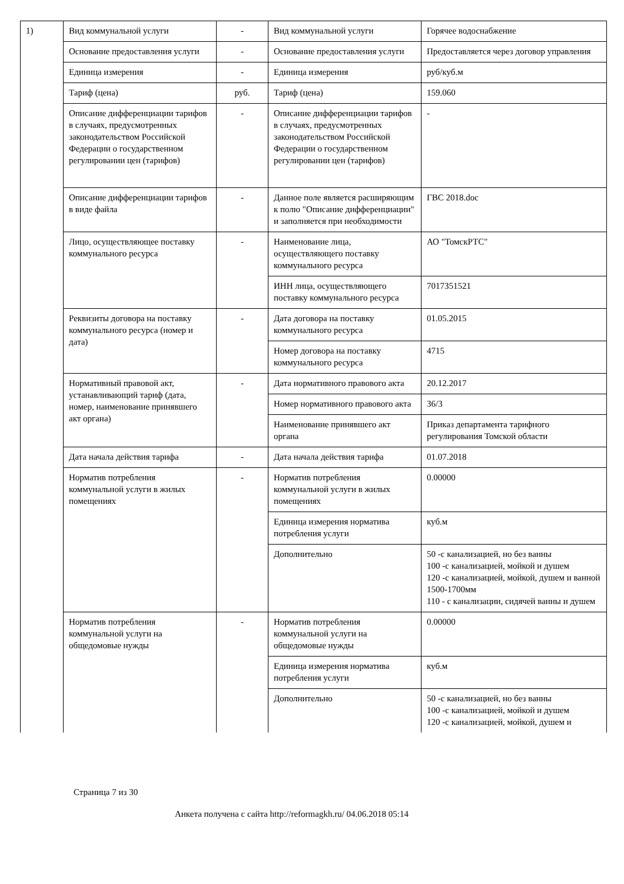| 1) | Вид коммунальной услуги | - | Вид коммунальной услуги | Горячее водоснабжение |
| | Основание предоставления услуги | - | Основание предоставления услуги | Предоставляется через договор управления |
| | Единица измерения | - | Единица измерения | руб/куб.м |
| | Тариф (цена) | руб. | Тариф (цена) | 159.060 |
| | Описание дифференциации тарифов в случаях, предусмотренных законодательством Российской Федерации о государственном регулировании цен (тарифов) | - | Описание дифференциации тарифов в случаях, предусмотренных законодательством Российской Федерации о государственном регулировании цен (тарифов) | - |
| | Описание дифференциации тарифов в виде файла | - | Данное поле является расширяющим к полю "Описание дифференциации" и заполняется при необходимости | ГВС 2018.doc |
| | Лицо, осуществляющее поставку коммунального ресурса | - | Наименование лица, осуществляющего поставку коммунального ресурса | АО "ТомскРТС" |
| | | | ИНН лица, осуществляющего поставку коммунального ресурса | 7017351521 |
| | Реквизиты договора на поставку коммунального ресурса (номер и дата) | - | Дата договора на поставку коммунального ресурса | 01.05.2015 |
| | | | Номер договора на поставку коммунального ресурса | 4715 |
| | Нормативный правовой акт, устанавливающий тариф (дата, номер, наименование принявшего акт органа) | - | Дата нормативного правового акта | 20.12.2017 |
| | | | Номер нормативного правового акта | 36/3 |
| | | | Наименование принявшего акт органа | Приказ департамента тарифного регулирования Томской области |
| | Дата начала действия тарифа | - | Дата начала действия тарифа | 01.07.2018 |
| | Норматив потребления коммунальной услуги в жилых помещениях | - | Норматив потребления коммунальной услуги в жилых помещениях | 0.00000 |
| | | | Единица измерения норматива потребления услуги | куб.м |
| | | | Дополнительно | 50 -с канализацией, но без ванны 100 -с канализацией, мойкой и душем 120 -с канализацией, мойкой, душем и ванной 1500-1700мм 110 - с канализации, сидячей ванны и душем |
| | Норматив потребления коммунальной услуги на общедомовые нужды | - | Норматив потребления коммунальной услуги на общедомовые нужды | 0.00000 |
| | | | Единица измерения норматива потребления услуги | куб.м |
| | | | Дополнительно | 50 -с канализацией, но без ванны 100 -с канализацией, мойкой и душем 120 -с канализацией, мойкой, душем и |
Страница 7 из 30
Анкета получена с сайта http://reformagkh.ru/ 04.06.2018 05:14